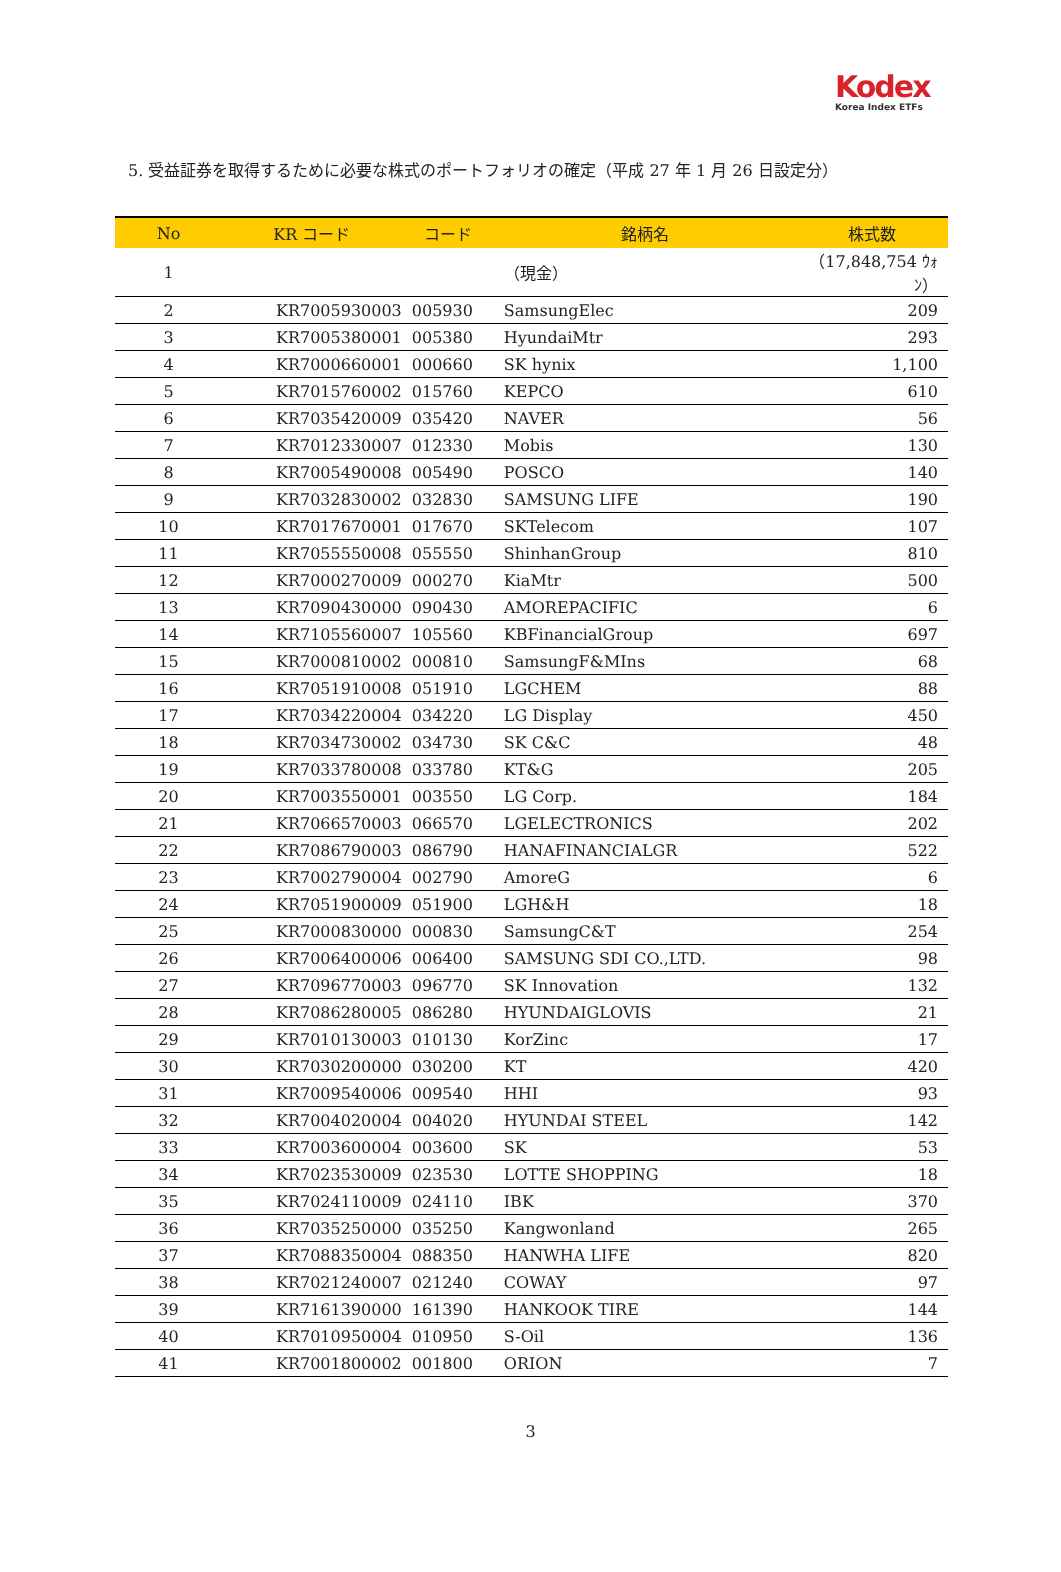Kodex
Korea Index ETFs
5. 受益証券を取得するために必要な株式のポートフォリオの確定（平成 27 年 1 月 26 日設定分）
| No | KR コード | コード | 銘柄名 | 株式数 |
| --- | --- | --- | --- | --- |
| 1 | | | （現金） | （17,848,754 ｳｫﾝ） |
| 2 | KR7005930003 | 005930 | SamsungElec | 209 |
| 3 | KR7005380001 | 005380 | HyundaiMtr | 293 |
| 4 | KR7000660001 | 000660 | SK hynix | 1,100 |
| 5 | KR7015760002 | 015760 | KEPCO | 610 |
| 6 | KR7035420009 | 035420 | NAVER | 56 |
| 7 | KR7012330007 | 012330 | Mobis | 130 |
| 8 | KR7005490008 | 005490 | POSCO | 140 |
| 9 | KR7032830002 | 032830 | SAMSUNG LIFE | 190 |
| 10 | KR7017670001 | 017670 | SKTelecom | 107 |
| 11 | KR7055550008 | 055550 | ShinhanGroup | 810 |
| 12 | KR7000270009 | 000270 | KiaMtr | 500 |
| 13 | KR7090430000 | 090430 | AMOREPACIFIC | 6 |
| 14 | KR7105560007 | 105560 | KBFinancialGroup | 697 |
| 15 | KR7000810002 | 000810 | SamsungF&MIns | 68 |
| 16 | KR7051910008 | 051910 | LGCHEM | 88 |
| 17 | KR7034220004 | 034220 | LG Display | 450 |
| 18 | KR7034730002 | 034730 | SK C&C | 48 |
| 19 | KR7033780008 | 033780 | KT&G | 205 |
| 20 | KR7003550001 | 003550 | LG Corp. | 184 |
| 21 | KR7066570003 | 066570 | LGELECTRONICS | 202 |
| 22 | KR7086790003 | 086790 | HANAFINANCIALGR | 522 |
| 23 | KR7002790004 | 002790 | AmoreG | 6 |
| 24 | KR7051900009 | 051900 | LGH&H | 18 |
| 25 | KR7000830000 | 000830 | SamsungC&T | 254 |
| 26 | KR7006400006 | 006400 | SAMSUNG SDI CO.,LTD. | 98 |
| 27 | KR7096770003 | 096770 | SK Innovation | 132 |
| 28 | KR7086280005 | 086280 | HYUNDAIGLOVIS | 21 |
| 29 | KR7010130003 | 010130 | KorZinc | 17 |
| 30 | KR7030200000 | 030200 | KT | 420 |
| 31 | KR7009540006 | 009540 | HHI | 93 |
| 32 | KR7004020004 | 004020 | HYUNDAI STEEL | 142 |
| 33 | KR7003600004 | 003600 | SK | 53 |
| 34 | KR7023530009 | 023530 | LOTTE SHOPPING | 18 |
| 35 | KR7024110009 | 024110 | IBK | 370 |
| 36 | KR7035250000 | 035250 | Kangwonland | 265 |
| 37 | KR7088350004 | 088350 | HANWHA LIFE | 820 |
| 38 | KR7021240007 | 021240 | COWAY | 97 |
| 39 | KR7161390000 | 161390 | HANKOOK TIRE | 144 |
| 40 | KR7010950004 | 010950 | S-Oil | 136 |
| 41 | KR7001800002 | 001800 | ORION | 7 |
3